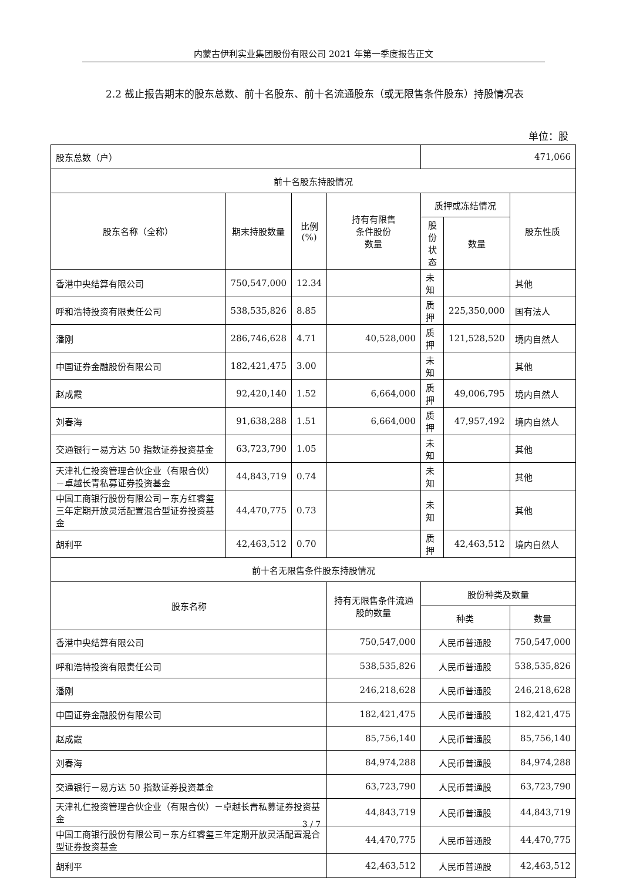内蒙古伊利实业集团股份有限公司 2021 年第一季度报告正文
2.2 截止报告期末的股东总数、前十名股东、前十名流通股东（或无限售条件股东）持股情况表
单位：股
| 股东总数（户） | | | | 471,066 | | |
| 前十名股东持股情况 | | | | | | |
| 股东名称（全称） | 期末持股数量 | 比例 (%) | 持有有限售 条件股份 数量 | 质押或冻结情况 | | 股东性质 |
| | | | | 股份 状态 | 数量 | |
| 香港中央结算有限公司 | 750,547,000 | 12.34 | | 未知 | | 其他 |
| 呼和浩特投资有限责任公司 | 538,535,826 | 8.85 | | 质押 | 225,350,000 | 国有法人 |
| 潘刚 | 286,746,628 | 4.71 | 40,528,000 | 质押 | 121,528,520 | 境内自然人 |
| 中国证券金融股份有限公司 | 182,421,475 | 3.00 | | 未知 | | 其他 |
| 赵成霞 | 92,420,140 | 1.52 | 6,664,000 | 质押 | 49,006,795 | 境内自然人 |
| 刘春海 | 91,638,288 | 1.51 | 6,664,000 | 质押 | 47,957,492 | 境内自然人 |
| 交通银行－易方达 50 指数证券投资基金 | 63,723,790 | 1.05 | | 未知 | | 其他 |
| 天津礼仁投资管理合伙企业（有限合伙）－卓越长青私募证券投资基金 | 44,843,719 | 0.74 | | 未知 | | 其他 |
| 中国工商银行股份有限公司－东方红睿玺三年定期开放灵活配置混合型证券投资基金 | 44,470,775 | 0.73 | | 未知 | | 其他 |
| 胡利平 | 42,463,512 | 0.70 | | 质押 | 42,463,512 | 境内自然人 |
| 前十名无限售条件股东持股情况 | | | | | | |
| 股东名称 | | | 持有无限售条件流通股的数量 | 股份种类及数量 | | |
| | | | | 种类 | | 数量 |
| 香港中央结算有限公司 | | | 750,547,000 | 人民币普通股 | | 750,547,000 |
| 呼和浩特投资有限责任公司 | | | 538,535,826 | 人民币普通股 | | 538,535,826 |
| 潘刚 | | | 246,218,628 | 人民币普通股 | | 246,218,628 |
| 中国证券金融股份有限公司 | | | 182,421,475 | 人民币普通股 | | 182,421,475 |
| 赵成霞 | | | 85,756,140 | 人民币普通股 | | 85,756,140 |
| 刘春海 | | | 84,974,288 | 人民币普通股 | | 84,974,288 |
| 交通银行－易方达 50 指数证券投资基金 | | | 63,723,790 | 人民币普通股 | | 63,723,790 |
| 天津礼仁投资管理合伙企业（有限合伙）－卓越长青私募证券投资基金 | | | 44,843,719 | 人民币普通股 | | 44,843,719 |
| 中国工商银行股份有限公司－东方红睿玺三年定期开放灵活配置混合型证券投资基金 | | | 44,470,775 | 人民币普通股 | | 44,470,775 |
| 胡利平 | | | 42,463,512 | 人民币普通股 | | 42,463,512 |
3 / 7